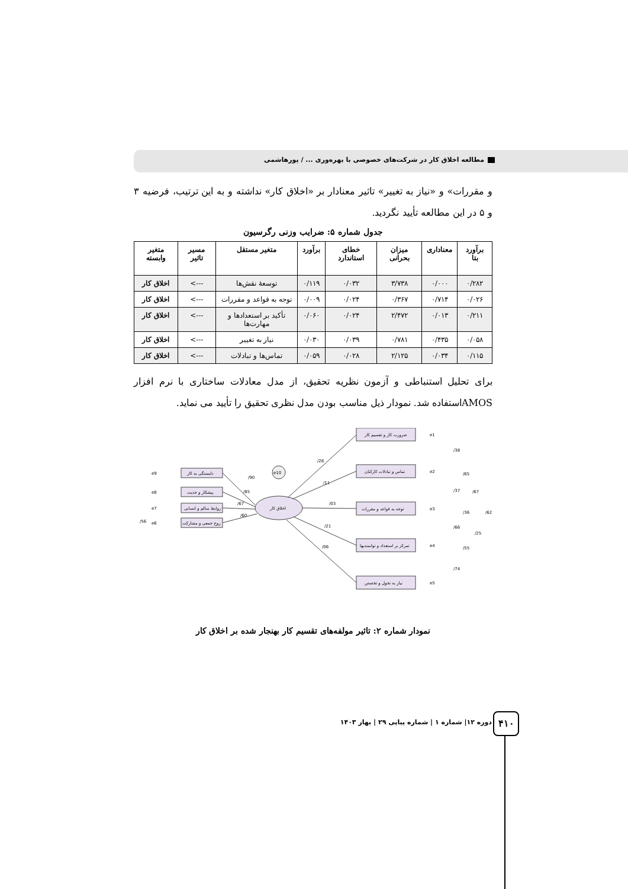مطالعه اخلاق کار در شرکت‌های خصوصی با بهره‌وری ... / پورهاشمی
و مقررات» و «نیاز به تغییر» تاثیر معنادار بر «اخلاق کار» نداشته و به این ترتیب، فرضیه ۳ و ۵ در این مطالعه تأیید نگردید.
جدول شماره ۵: ضرایب وزنی رگرسیون
| برآورد بتا | معناداری | میزان بحرانی | خطای استاندارد | برآورد | متغیر مستقل | مسیر تاثیر | متغیر وابسته |
| --- | --- | --- | --- | --- | --- | --- | --- |
| ۰/۲۸۲ | ۰/۰۰۰ | ۳/۷۳۸ | ۰/۰۳۲ | ۰/۱۱۹ | توسعهٔ نقش‌ها | ---> | اخلاق کار |
| ۰/۰۲۶ | ۰/۷۱۴ | ۰/۳۶۷ | ۰/۰۲۴ | ۰/۰۰۹ | توجه به قواعد و مقررات | ---> | اخلاق کار |
| ۰/۲۱۱ | ۰/۰۱۳ | ۲/۴۷۲ | ۰/۰۲۴ | ۰/۰۶۰ | تأکید بر استعدادها و مهارت‌ها | ---> | اخلاق کار |
| ۰/۰۵۸ | ۰/۴۳۵ | ۰/۷۸۱ | ۰/۰۳۹ | ۰/۰۳۰ | نیاز به تغییر | ---> | اخلاق کار |
| ۰/۱۱۵ | ۰/۰۳۴ | ۲/۱۲۵ | ۰/۰۲۸ | ۰/۰۵۹ | تماس‌ها و تبادلات | ---> | اخلاق کار |
برای تحلیل استنباطی و آزمون نظریه تحقیق، از مدل معادلات ساختاری با نرم افزار AMOSاستفاده شد. نمودار ذیل مناسب بودن مدل نظری تحقیق را تأیید می نماید.
اخلاق کار
e10
دلبستگی به کار
پیشکار و جدیت
روابط سالم و انسانی
روح جمعی و مشارکت
ضرورت کار و تقسیم کار
تماس و تبادلات کارکنان
توجه به قواعد و مقررات
تمرکز بر استعداد و توانمندیها
نیاز به تحول و تخصص
e9
e8
e7
e6
e1
e2
e3
e4
e5
/90
/85
/67
/60
/56
/28
/11
/03
/21
/06
/38
/65
/37
/67
/36
/62
/66
/25
/55
/74
نمودار شماره ۲: تاثیر مولفه‌های تقسیم کار بهنجار شده بر اخلاق کار
دوره ۱۲| شماره ۱ | شماره پیاپی ۲۹ | بهار ۱۴۰۳
۴۱۰